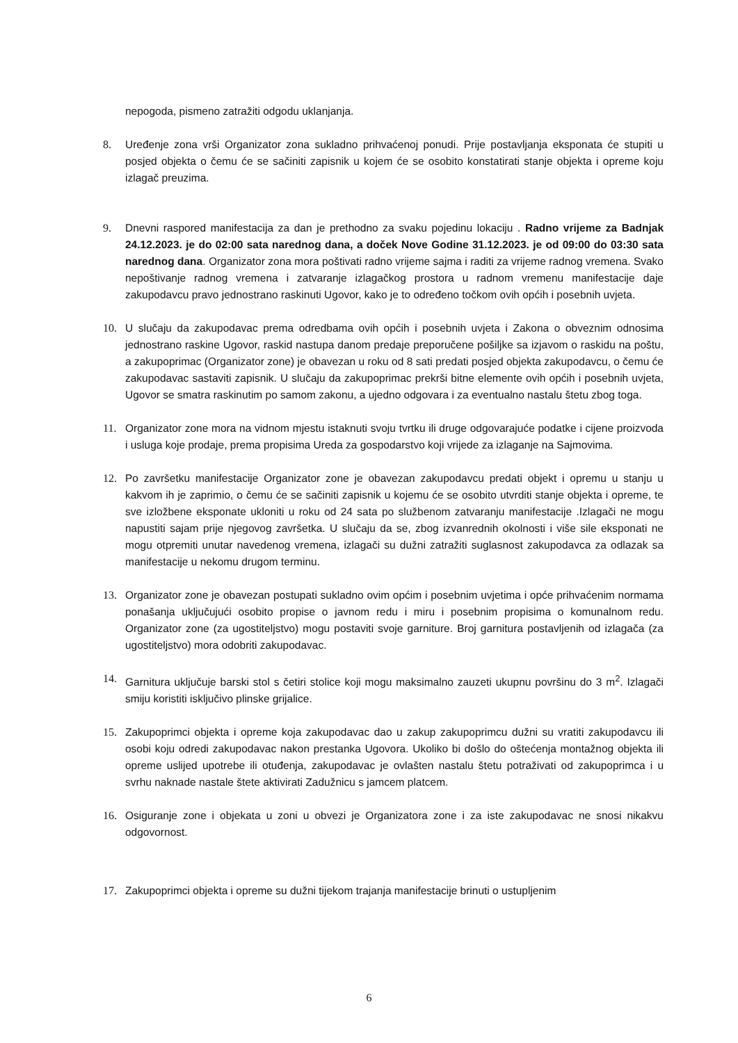nepogoda, pismeno zatražiti odgodu uklanjanja.
8. Uređenje zona vrši Organizator zona sukladno prihvaćenoj ponudi. Prije postavljanja eksponata će stupiti u posjed objekta o čemu će se sačiniti zapisnik u kojem će se osobito konstatirati stanje objekta i opreme koju izlagač preuzima.
9. Dnevni raspored manifestacija za dan je prethodno za svaku pojedinu lokaciju . Radno vrijeme za Badnjak 24.12.2023. je do 02:00 sata narednog dana, a doček Nove Godine 31.12.2023. je od 09:00 do 03:30 sata narednog dana. Organizator zona mora poštivati radno vrijeme sajma i raditi za vrijeme radnog vremena. Svako nepoštivanje radnog vremena i zatvaranje izlagačkog prostora u radnom vremenu manifestacije daje zakupodavcu pravo jednostrano raskinuti Ugovor, kako je to određeno točkom ovih općih i posebnih uvjeta.
10. U slučaju da zakupodavac prema odredbama ovih općih i posebnih uvjeta i Zakona o obveznim odnosima jednostrano raskine Ugovor, raskid nastupa danom predaje preporučene pošiljke sa izjavom o raskidu na poštu, a zakupoprimac (Organizator zone) je obavezan u roku od 8 sati predati posjed objekta zakupodavcu, o čemu će zakupodavac sastaviti zapisnik. U slučaju da zakupoprimac prekrši bitne elemente ovih općih i posebnih uvjeta, Ugovor se smatra raskinutim po samom zakonu, a ujedno odgovara i za eventualno nastalu štetu zbog toga.
11. Organizator zone mora na vidnom mjestu istaknuti svoju tvrtku ili druge odgovarajuće podatke i cijene proizvoda i usluga koje prodaje, prema propisima Ureda za gospodarstvo koji vrijede za izlaganje na Sajmovima.
12. Po završetku manifestacije Organizator zone je obavezan zakupodavcu predati objekt i opremu u stanju u kakvom ih je zaprimio, o čemu će se sačiniti zapisnik u kojemu će se osobito utvrditi stanje objekta i opreme, te sve izložbene eksponate ukloniti u roku od 24 sata po službenom zatvaranju manifestacije .Izlagači ne mogu napustiti sajam prije njegovog završetka. U slučaju da se, zbog izvanrednih okolnosti i više sile eksponati ne mogu otpremiti unutar navedenog vremena, izlagači su dužni zatražiti suglasnost zakupodavca za odlazak sa manifestacije u nekomu drugom terminu.
13. Organizator zone je obavezan postupati sukladno ovim općim i posebnim uvjetima i opće prihvaćenim normama ponašanja uključujući osobito propise o javnom redu i miru i posebnim propisima o komunalnom redu. Organizator zone (za ugostiteljstvo) mogu postaviti svoje garniture. Broj garnitura postavljenih od izlagača (za ugostiteljstvo) mora odobriti zakupodavac.
14. Garnitura uključuje barski stol s četiri stolice koji mogu maksimalno zauzeti ukupnu površinu do 3 m<sup>2</sup>. Izlagači smiju koristiti isključivo plinske grijalice.
15. Zakupoprimci objekta i opreme koja zakupodavac dao u zakup zakupoprimcu dužni su vratiti zakupodavcu ili osobi koju odredi zakupodavac nakon prestanka Ugovora. Ukoliko bi došlo do oštećenja montažnog objekta ili opreme uslijed upotrebe ili otuđenja, zakupodavac je ovlašten nastalu štetu potraživati od zakupoprimca i u svrhu naknade nastale štete aktivirati Zadužnicu s jamcem platcem.
16. Osiguranje zone i objekata u zoni u obvezi je Organizatora zone i za iste zakupodavac ne snosi nikakvu odgovornost.
17. Zakupoprimci objekta i opreme su dužni tijekom trajanja manifestacije brinuti o ustupljenim
6